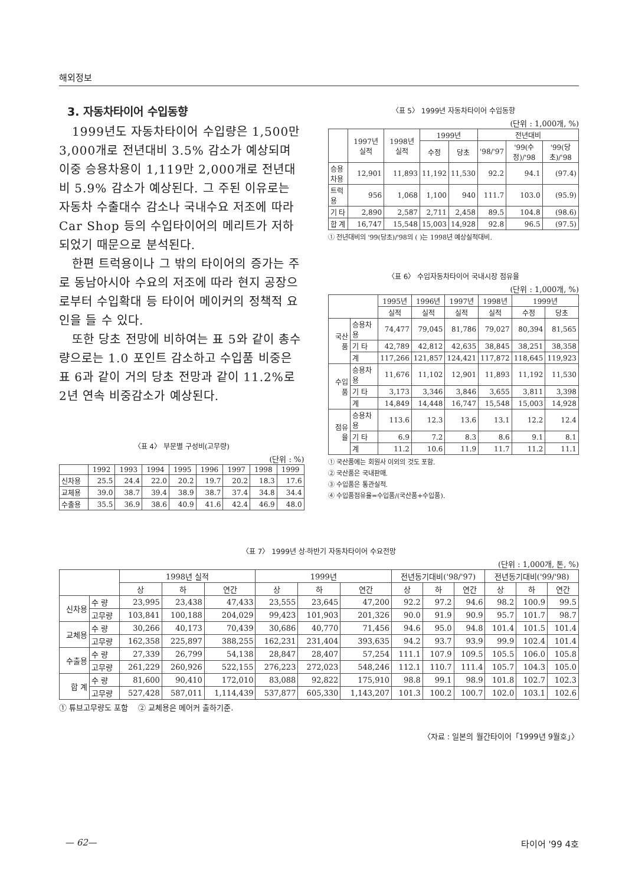해외정보
3. 자동차타이어 수입동향
1999년도 자동차타이어 수입량은 1,500만 3,000개로 전년대비 3.5% 감소가 예상되며 이중 승용차용이 1,119만 2,000개로 전년대비 5.9% 감소가 예상된다. 그 주된 이유로는 자동차 수출대수 감소나 국내수요 저조에 따라 Car Shop 등의 수입타이어의 메리트가 저하되었기 때문으로 분석된다.
한편 트럭용이나 그 밖의 타이어의 증가는 주로 동남아시아 수요의 저조에 따라 현지 공장으로부터 수입확대 등 타이어 메이커의 정책적 요인을 들 수 있다.
또한 당초 전망에 비하여는 표 5와 같이 총수량으로는 1.0 포인트 감소하고 수입품 비중은 표 6과 같이 거의 당초 전망과 같이 11.2%로 2년 연속 비중감소가 예상된다.
〈표 4〉 부문별 구성비(고무량)
(단위 : %)
| | 1992 | 1993 | 1994 | 1995 | 1996 | 1997 | 1998 | 1999 |
| --- | --- | --- | --- | --- | --- | --- | --- | --- |
| 신차용 | 25.5 | 24.4 | 22.0 | 20.2 | 19.7 | 20.2 | 18.3 | 17.6 |
| 교체용 | 39.0 | 38.7 | 39.4 | 38.9 | 38.7 | 37.4 | 34.8 | 34.4 |
| 수출용 | 35.5 | 36.9 | 38.6 | 40.9 | 41.6 | 42.4 | 46.9 | 48.0 |
〈표 5〉 1999년 자동차타이어 수입동향
(단위 : 1,000개, %)
| | 1997년 실적 | 1998년 실적 | 1999년 | | 전년대비 | | |
| --- | --- | --- | --- | --- | --- | --- | --- |
| | | | 수정 | 당초 | '98/'97 | '99(수정)/'98 | '99(당초)/'98 |
| 승용차용 | 12,901 | 11,893 | 11,192 | 11,530 | 92.2 | 94.1 | (97.4) |
| 트럭용 | 956 | 1,068 | 1,100 | 940 | 111.7 | 103.0 | (95.9) |
| 기 타 | 2,890 | 2,587 | 2,711 | 2,458 | 89.5 | 104.8 | (98.6) |
| 합 계 | 16,747 | 15,548 | 15,003 | 14,928 | 92.8 | 96.5 | (97.5) |
① 전년대비의 '99(당초)/'98의 ( )는 1998년 예상실적대비.
〈표 6〉 수입자동차타이어 국내시장 점유율
(단위 : 1,000개, %)
| | | 1995년 | 1996년 | 1997년 | 1998년 | 1999년 | |
| --- | --- | --- | --- | --- | --- | --- | --- |
| | | 실적 | 실적 | 실적 | 실적 | 수정 | 당초 |
| 국산품 | 승용차용 | 74,477 | 79,045 | 81,786 | 79,027 | 80,394 | 81,565 |
| | 기 타 | 42,789 | 42,812 | 42,635 | 38,845 | 38,251 | 38,358 |
| | 계 | 117,266 | 121,857 | 124,421 | 117,872 | 118,645 | 119,923 |
| 수입품 | 승용차용 | 11,676 | 11,102 | 12,901 | 11,893 | 11,192 | 11,530 |
| | 기 타 | 3,173 | 3,346 | 3,846 | 3,655 | 3,811 | 3,398 |
| | 계 | 14,849 | 14,448 | 16,747 | 15,548 | 15,003 | 14,928 |
| 점유율 | 승용차용 | 113.6 | 12.3 | 13.6 | 13.1 | 12.2 | 12.4 |
| | 기 타 | 6.9 | 7.2 | 8.3 | 8.6 | 9.1 | 8.1 |
| | 계 | 11.2 | 10.6 | 11.9 | 11.7 | 11.2 | 11.1 |
① 국산품에는 회원사 이외의 것도 포함.
② 국산품은 국내판매.
③ 수입품은 통관실적.
④ 수입품점유율=수입품/(국산품+수입품).
〈표 7〉 1999년 상·하반기 자동차타이어 수요전망
(단위 : 1,000개, 톤, %)
| | | 1998년 실적 | | | 1999년 | | | 전년동기대비('98/'97) | | | 전년동기대비('99/'98) | | |
| --- | --- | --- | --- | --- | --- | --- | --- | --- | --- | --- | --- | --- | --- |
| | | 상 | 하 | 연간 | 상 | 하 | 연간 | 상 | 하 | 연간 | 상 | 하 | 연간 |
| 신차용 | 수 량 | 23,995 | 23,438 | 47,433 | 23,555 | 23,645 | 47,200 | 92.2 | 97.2 | 94.6 | 98.2 | 100.9 | 99.5 |
| | 고무량 | 103,841 | 100,188 | 204,029 | 99,423 | 101,903 | 201,326 | 90.0 | 91.9 | 90.9 | 95.7 | 101.7 | 98.7 |
| 교체용 | 수 량 | 30,266 | 40,173 | 70,439 | 30,686 | 40,770 | 71,456 | 94.6 | 95.0 | 94.8 | 101.4 | 101.5 | 101.4 |
| | 고무량 | 162,358 | 225,897 | 388,255 | 162,231 | 231,404 | 393,635 | 94.2 | 93.7 | 93.9 | 99.9 | 102.4 | 101.4 |
| 수출용 | 수 량 | 27,339 | 26,799 | 54,138 | 28,847 | 28,407 | 57,254 | 111.1 | 107.9 | 109.5 | 105.5 | 106.0 | 105.8 |
| | 고무량 | 261,229 | 260,926 | 522,155 | 276,223 | 272,023 | 548,246 | 112.1 | 110.7 | 111.4 | 105.7 | 104.3 | 105.0 |
| 합 계 | 수 량 | 81,600 | 90,410 | 172,010 | 83,088 | 92,822 | 175,910 | 98.8 | 99.1 | 98.9 | 101.8 | 102.7 | 102.3 |
| | 고무량 | 527,428 | 587,011 | 1,114,439 | 537,877 | 605,330 | 1,143,207 | 101.3 | 100.2 | 100.7 | 102.0 | 103.1 | 102.6 |
① 튜브고무량도 포함 ② 교체용은 메어커 출하기준.
〈자료 : 일본의 월간타이어「1999년 9월호」〉
— 62— 타이어 '99 4호